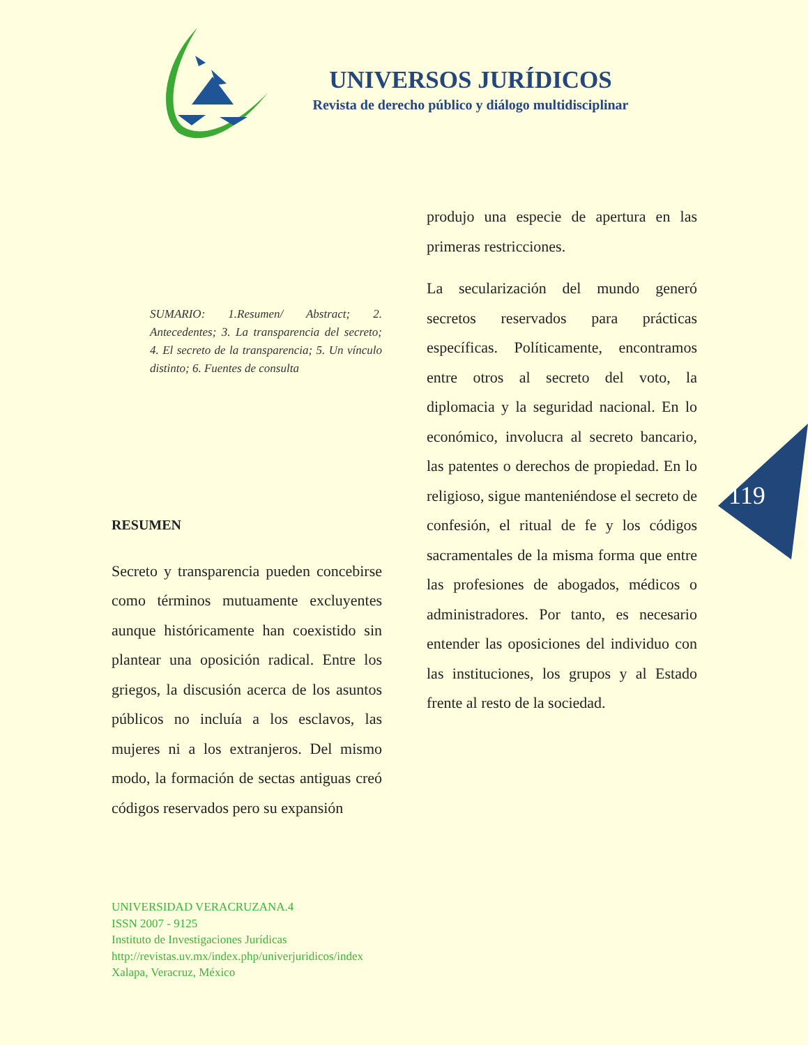UNIVERSOS JURÍDICOS
Revista de derecho público y diálogo multidisciplinar
SUMARIO: 1.Resumen/ Abstract; 2. Antecedentes; 3. La transparencia del secreto; 4. El secreto de la transparencia; 5. Un vínculo distinto; 6. Fuentes de consulta
RESUMEN
Secreto y transparencia pueden concebirse como términos mutuamente excluyentes aunque históricamente han coexistido sin plantear una oposición radical. Entre los griegos, la discusión acerca de los asuntos públicos no incluía a los esclavos, las mujeres ni a los extranjeros. Del mismo modo, la formación de sectas antiguas creó códigos reservados pero su expansión
produjo una especie de apertura en las primeras restricciones.
La secularización del mundo generó secretos reservados para prácticas específicas. Políticamente, encontramos entre otros al secreto del voto, la diplomacia y la seguridad nacional. En lo económico, involucra al secreto bancario, las patentes o derechos de propiedad. En lo religioso, sigue manteniéndose el secreto de confesión, el ritual de fe y los códigos sacramentales de la misma forma que entre las profesiones de abogados, médicos o administradores. Por tanto, es necesario entender las oposiciones del individuo con las instituciones, los grupos y al Estado frente al resto de la sociedad.
119
UNIVERSIDAD VERACRUZANA.4
ISSN 2007 - 9125
Instituto de Investigaciones Jurídicas
http://revistas.uv.mx/index.php/univerjuridicos/index
Xalapa, Veracruz, México